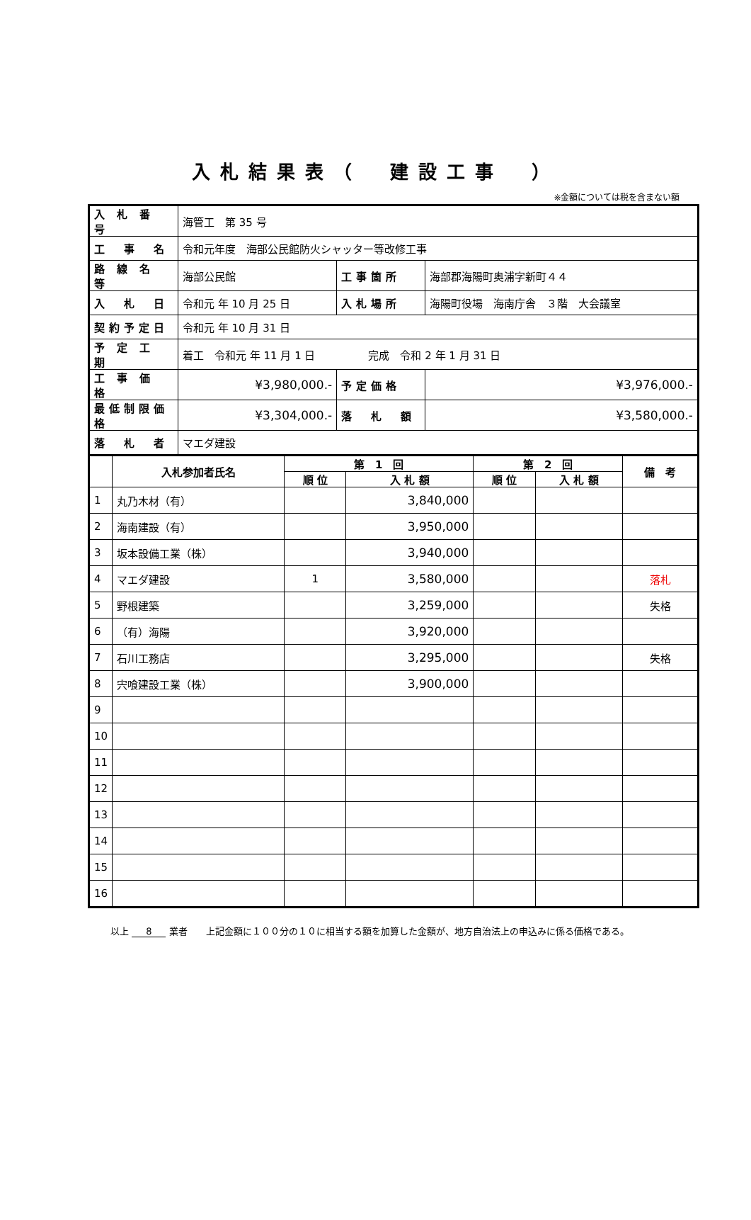入札結果表（　建設工事　）
※金額については税を含まない額
| 入 札 番 号 | 海管工 第 35 号 | | |
| 工 事 名 | 令和元年度 海部公民館防火シャッター等改修工事 | | |
| 路 線 名 等 | 海部公民館 | 工事箇所 | 海部郡海陽町奥浦字新町４４ |
| 入 札 日 | 令和元 年 10 月 25 日 | 入札場所 | 海陽町役場 海南庁舎 ３階 大会議室 |
| 契約予定日 | 令和元 年 10 月 31 日 | | |
| 予 定 工 期 | 着工 令和元 年 11 月 1 日 完成 令和 2 年 1 月 31 日 | | |
| 工 事 価 格 | ¥3,980,000.- | 予定価格 | ¥3,976,000.- |
| 最低制限価格 | ¥3,304,000.- | 落 札 額 | ¥3,580,000.- |
| 落 札 者 | マエダ建設 | | |
| | 入札参加者氏名 | 第 1 回 | | 第 2 回 | | 備 考 |
| --- | --- | --- | --- | --- | --- | --- |
| | | 順 位 | 入 札 額 | 順 位 | 入 札 額 | |
| 1 | 丸乃木材（有） | | 3,840,000 | | | |
| 2 | 海南建設（有） | | 3,950,000 | | | |
| 3 | 坂本設備工業（株） | | 3,940,000 | | | |
| 4 | マエダ建設 | 1 | 3,580,000 | | | 落札 |
| 5 | 野根建築 | | 3,259,000 | | | 失格 |
| 6 | （有）海陽 | | 3,920,000 | | | |
| 7 | 石川工務店 | | 3,295,000 | | | 失格 |
| 8 | 宍喰建設工業（株） | | 3,900,000 | | | |
| 9 | | | | | | |
| 10 | | | | | | |
| 11 | | | | | | |
| 12 | | | | | | |
| 13 | | | | | | |
| 14 | | | | | | |
| 15 | | | | | | |
| 16 | | | | | | |
以上 8 業者　　上記金額に１００分の１０に相当する額を加算した金額が、地方自治法上の申込みに係る価格である。